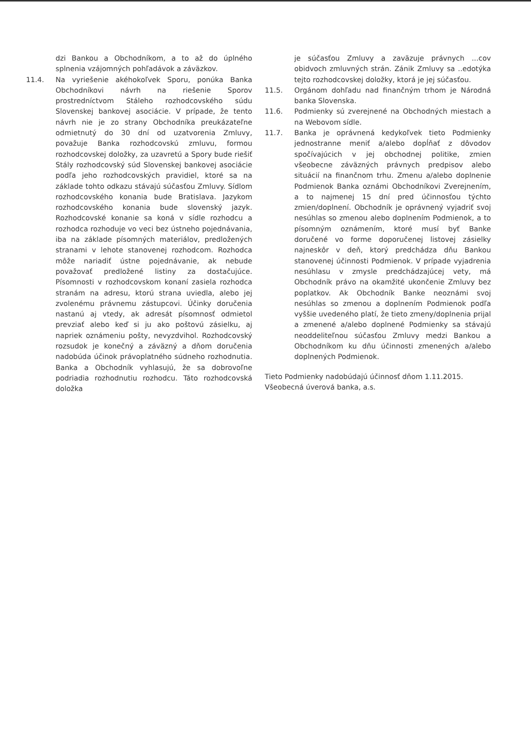dzi Bankou a Obchodníkom, a to až do úplného splnenia vzájomných pohľadávok a záväzkov.
11.4. Na vyriešenie akéhokoľvek Sporu, ponúka Banka Obchodníkovi návrh na riešenie Sporov prostredníctvom Stáleho rozhodcovského súdu Slovenskej bankovej asociácie. V prípade, že tento návrh nie je zo strany Obchodníka preukázateľne odmietnutý do 30 dní od uzatvorenia Zmluvy, považuje Banka rozhodcovskú zmluvu, formou rozhodcovskej doložky, za uzavretú a Spory bude riešiť Stály rozhodcovský súd Slovenskej bankovej asociácie podľa jeho rozhodcovských pravidiel, ktoré sa na základe tohto odkazu stávajú súčasťou Zmluvy. Sídlom rozhodcovského konania bude Bratislava. Jazykom rozhodcovského konania bude slovenský jazyk. Rozhodcovské konanie sa koná v sídle rozhodcu a rozhodca rozhoduje vo veci bez ústneho pojednávania, iba na základe písomných materiálov, predložených stranami v lehote stanovenej rozhodcom. Rozhodca môže nariadiť ústne pojednávanie, ak nebude považovať predložené listiny za dostačujúce. Písomnosti v rozhodcovskom konaní zasiela rozhodca stranám na adresu, ktorú strana uviedla, alebo jej zvolenému právnemu zástupcovi. Účinky doručenia nastanú aj vtedy, ak adresát písomnosť odmietol prevziať alebo keď si ju ako poštovú zásielku, aj napriek oznámeniu pošty, nevyzdvihol. Rozhodcovský rozsudok je konečný a záväzný a dňom doručenia nadobúda účinok právoplatného súdneho rozhodnutia. Banka a Obchodník vyhlasujú, že sa dobrovoľne podriadia rozhodnutiu rozhodcu. Táto rozhodcovská doložka
je súčasťou Zmluvy a zaväzuje právnych ...cov obidvoch zmluvných strán. Zánik Zmluvy sa ..edotýka tejto rozhodcovskej doložky, ktorá je jej súčasťou.
11.5. Orgánom dohľadu nad finančným trhom je Národná banka Slovenska.
11.6. Podmienky sú zverejnené na Obchodných miestach a na Webovom sídle.
11.7. Banka je oprávnená kedykoľvek tieto Podmienky jednostranne meniť a/alebo dopĺňať z dôvodov spočívajúcich v jej obchodnej politike, zmien všeobecne záväzných právnych predpisov alebo situácií na finančnom trhu. Zmenu a/alebo doplnenie Podmienok Banka oznámi Obchodníkovi Zverejnením, a to najmenej 15 dní pred účinnosťou týchto zmien/doplnení. Obchodník je oprávnený vyjadriť svoj nesúhlas so zmenou alebo doplnením Podmienok, a to písomným oznámením, ktoré musí byť Banke doručené vo forme doporučenej listovej zásielky najneskôr v deň, ktorý predchádza dňu Bankou stanovenej účinnosti Podmienok. V prípade vyjadrenia nesúhlasu v zmysle predchádzajúcej vety, má Obchodník právo na okamžité ukončenie Zmluvy bez poplatkov. Ak Obchodník Banke neoznámi svoj nesúhlas so zmenou a doplnením Podmienok podľa vyššie uvedeného platí, že tieto zmeny/doplnenia prijal a zmenené a/alebo doplnené Podmienky sa stávajú neoddeliteľnou súčasťou Zmluvy medzi Bankou a Obchodníkom ku dňu účinnosti zmenených a/alebo doplnených Podmienok.
Tieto Podmienky nadobúdajú účinnosť dňom 1.11.2015.
Všeobecná úverová banka, a.s.